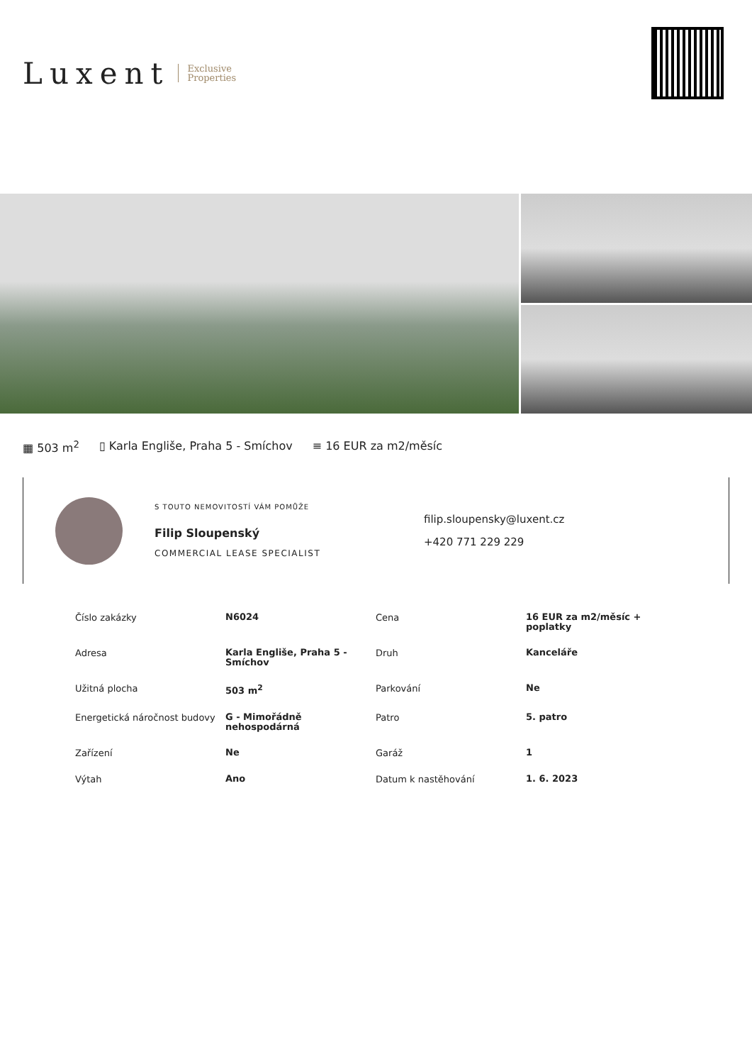Luxent Exclusive
Properties
▦ 503 m<sup>2</sup> ▯ Karla Engliše, Praha 5 - Smíchov ≡ 16 EUR za m2/měsíc
S TOUTO NEMOVITOSTÍ VÁM POMŮŽE
Filip Sloupenský
COMMERCIAL LEASE SPECIALIST
filip.sloupensky@luxent.cz
+420 771 229 229
| Číslo zakázky | N6024 | Cena | 16 EUR za m2/měsíc + poplatky |
| Adresa | Karla Engliše, Praha 5 - Smíchov | Druh | Kanceláře |
| Užitná plocha | 503 m<sup>2</sup> | Parkování | Ne |
| Energetická náročnost budovy | G - Mimořádně nehospodárná | Patro | 5. patro |
| Zařízení | Ne | Garáž | 1 |
| Výtah | Ano | Datum k nastěhování | 1. 6. 2023 |